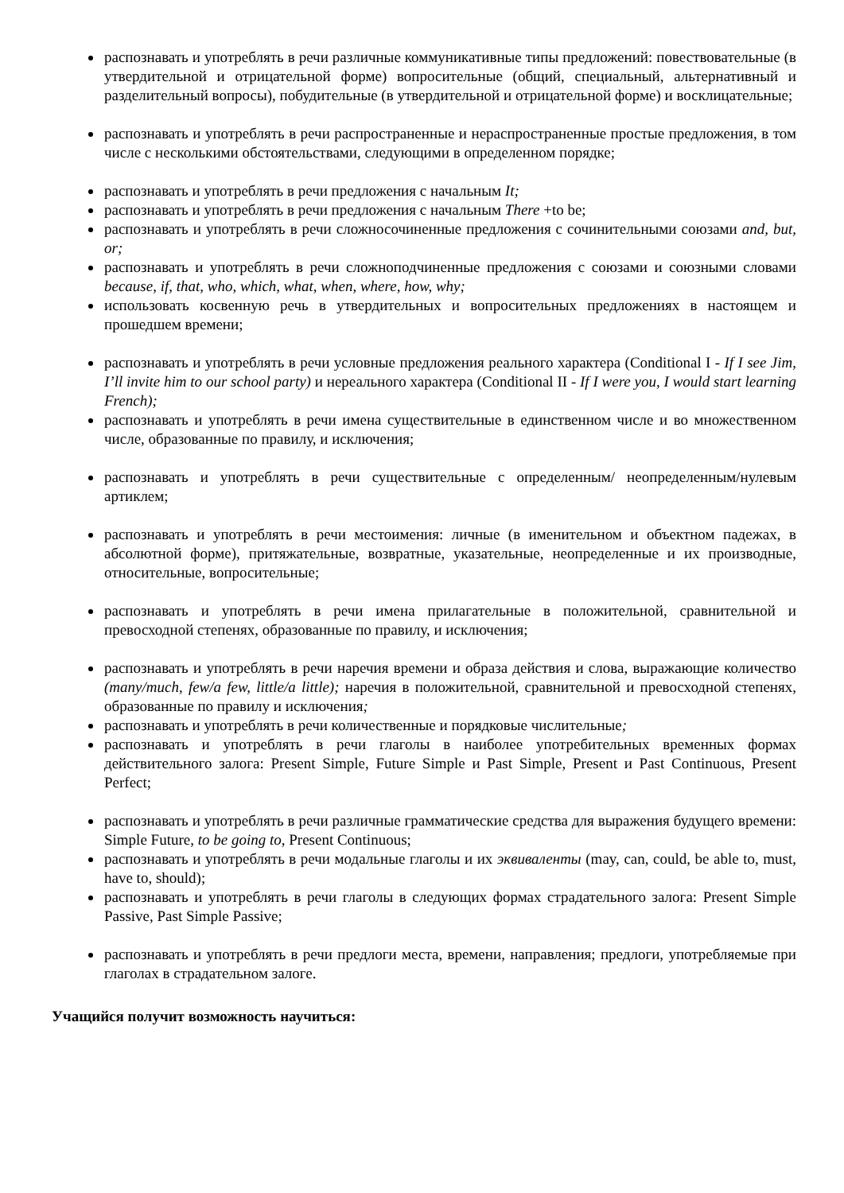распознавать и употреблять в речи различные коммуникативные типы предложений: повествовательные (в утвердительной и отрицательной форме) вопросительные (общий, специальный, альтернативный и разделительный вопросы), побудительные (в утвердительной и отрицательной форме) и восклицательные;
распознавать и употреблять в речи распространенные и нераспространенные простые предложения, в том числе с несколькими обстоятельствами, следующими в определенном порядке;
распознавать и употреблять в речи предложения с начальным It;
распознавать и употреблять в речи предложения с начальным There +to be;
распознавать и употреблять в речи сложносочиненные предложения с сочинительными союзами and, but, or;
распознавать и употреблять в речи сложноподчиненные предложения с союзами и союзными словами because, if, that, who, which, what, when, where, how, why;
использовать косвенную речь в утвердительных и вопросительных предложениях в настоящем и прошедшем времени;
распознавать и употреблять в речи условные предложения реального характера (Conditional I - If I see Jim, I’ll invite him to our school party) и нереального характера (Conditional II - If I were you, I would start learning French);
распознавать и употреблять в речи имена существительные в единственном числе и во множественном числе, образованные по правилу, и исключения;
распознавать и употреблять в речи существительные с определенным/ неопределенным/нулевым артиклем;
распознавать и употреблять в речи местоимения: личные (в именительном и объектном падежах, в абсолютной форме), притяжательные, возвратные, указательные, неопределенные и их производные, относительные, вопросительные;
распознавать и употреблять в речи имена прилагательные в положительной, сравнительной и превосходной степенях, образованные по правилу, и исключения;
распознавать и употреблять в речи наречия времени и образа действия и слова, выражающие количество (many/much, few/a few, little/a little); наречия в положительной, сравнительной и превосходной степенях, образованные по правилу и исключения;
распознавать и употреблять в речи количественные и порядковые числительные;
распознавать и употреблять в речи глаголы в наиболее употребительных временных формах действительного залога: Present Simple, Future Simple и Past Simple, Present и Past Continuous, Present Perfect;
распознавать и употреблять в речи различные грамматические средства для выражения будущего времени: Simple Future, to be going to, Present Continuous;
распознавать и употреблять в речи модальные глаголы и их эквиваленты (may, can, could, be able to, must, have to, should);
распознавать и употреблять в речи глаголы в следующих формах страдательного залога: Present Simple Passive, Past Simple Passive;
распознавать и употреблять в речи предлоги места, времени, направления; предлоги, употребляемые при глаголах в страдательном залоге.
Учащийся получит возможность научиться: